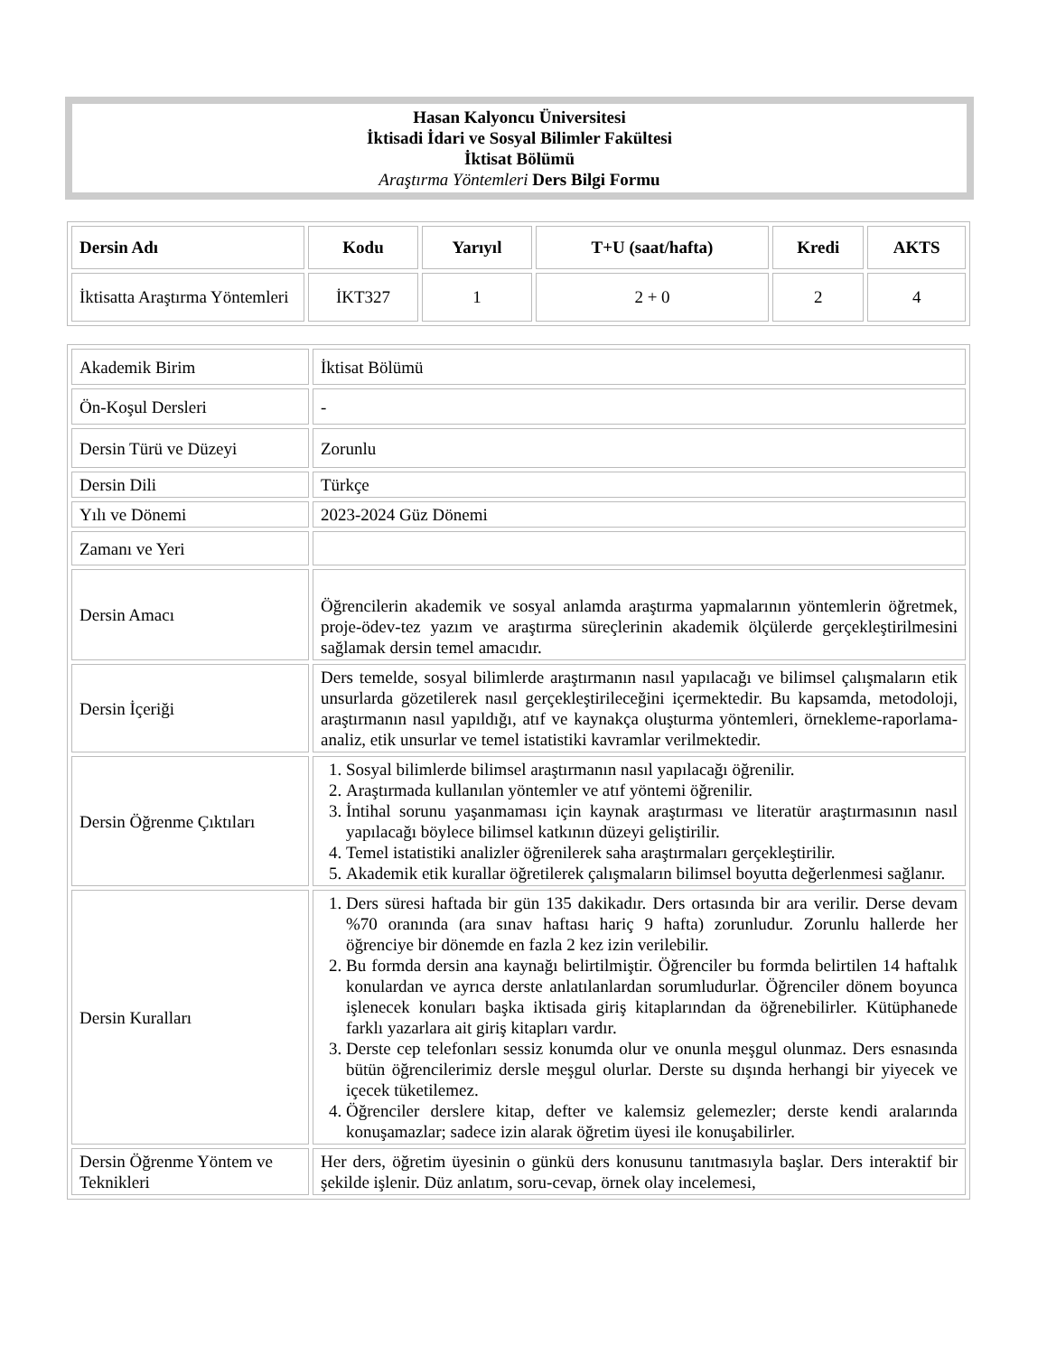Hasan Kalyoncu Üniversitesi
İktisadi İdari ve Sosyal Bilimler Fakültesi
İktisat Bölümü
Araştırma Yöntemleri Ders Bilgi Formu
| Dersin Adı | Kodu | Yarıyıl | T+U (saat/hafta) | Kredi | AKTS |
| --- | --- | --- | --- | --- | --- |
| İktisatta Araştırma Yöntemleri | İKT327 | 1 | 2 + 0 | 2 | 4 |
| Akademik Birim | İktisat Bölümü |
| Ön-Koşul Dersleri | - |
| Dersin Türü ve Düzeyi | Zorunlu |
| Dersin Dili | Türkçe |
| Yılı ve Dönemi | 2023-2024 Güz Dönemi |
| Zamanı ve Yeri | |
| Dersin Amacı | Öğrencilerin akademik ve sosyal anlamda araştırma yapmalarının yöntemlerin öğretmek, proje-ödev-tez yazım ve araştırma süreçlerinin akademik ölçülerde gerçekleştirilmesini sağlamak dersin temel amacıdır. |
| Dersin İçeriği | Ders temelde, sosyal bilimlerde araştırmanın nasıl yapılacağı ve bilimsel çalışmaların etik unsurlarda gözetilerek nasıl gerçekleştirileceğini içermektedir. Bu kapsamda, metodoloji, araştırmanın nasıl yapıldığı, atıf ve kaynakça oluşturma yöntemleri, örnekleme-raporlama-analiz, etik unsurlar ve temel istatistiki kavramlar verilmektedir. |
| Dersin Öğrenme Çıktıları | 1. Sosyal bilimlerde bilimsel araştırmanın nasıl yapılacağı öğrenilir. 2. Araştırmada kullanılan yöntemler ve atıf yöntemi öğrenilir. 3. İntihal sorunu yaşanmaması için kaynak araştırması ve literatür araştırmasının nasıl yapılacağı böylece bilimsel katkının düzeyi geliştirilir. 4. Temel istatistiki analizler öğrenilerek saha araştırmaları gerçekleştirilir. 5. Akademik etik kurallar öğretilerek çalışmaların bilimsel boyutta değerlenmesi sağlanır. |
| Dersin Kuralları | 1. Ders süresi haftada bir gün 135 dakikadır. Ders ortasında bir ara verilir. Derse devam %70 oranında (ara sınav haftası hariç 9 hafta) zorunludur. Zorunlu hallerde her öğrenciye bir dönemde en fazla 2 kez izin verilebilir. 2. Bu formda dersin ana kaynağı belirtilmiştir. Öğrenciler bu formda belirtilen 14 haftalık konulardan ve ayrıca derste anlatılanlardan sorumludurlar. Öğrenciler dönem boyunca işlenecek konuları başka iktisada giriş kitaplarından da öğrenebilirler. Kütüphanede farklı yazarlara ait giriş kitapları vardır. 3. Derste cep telefonları sessiz konumda olur ve onunla meşgul olunmaz. Ders esnasında bütün öğrencilerimiz dersle meşgul olurlar. Derste su dışında herhangi bir yiyecek ve içecek tüketilemez. 4. Öğrenciler derslere kitap, defter ve kalemsiz gelemezler; derste kendi aralarında konuşamazlar; sadece izin alarak öğretim üyesi ile konuşabilirler. |
| Dersin Öğrenme Yöntem ve Teknikleri | Her ders, öğretim üyesinin o günkü ders konusunu tanıtmasıyla başlar. Ders interaktif bir şekilde işlenir. Düz anlatım, soru-cevap, örnek olay incelemesi, |